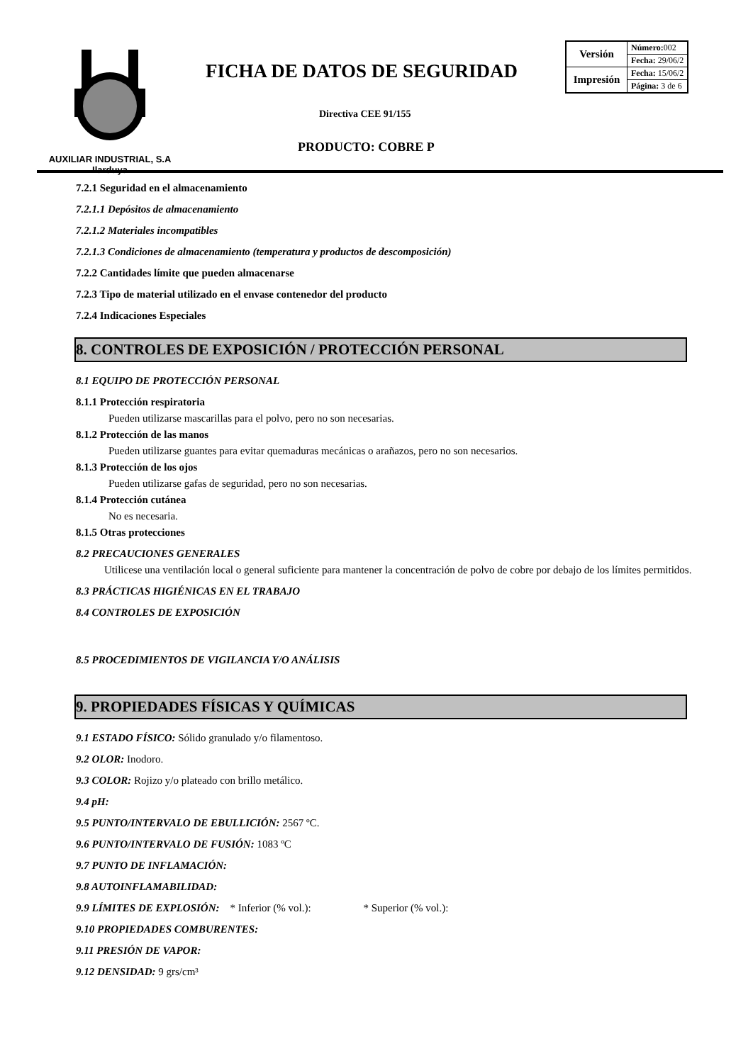AUXILIAR INDUSTRIAL, S.A
Ilarduya
FICHA DE DATOS DE SEGURIDAD
| Versión | Número: 002 |
| | Fecha: 29/06/2 |
| Impresión | Fecha: 15/06/2 |
| | Página: 3 de 6 |
Directiva CEE 91/155
PRODUCTO: COBRE P
7.2.1 Seguridad en el almacenamiento
7.2.1.1 Depósitos de almacenamiento
7.2.1.2 Materiales incompatibles
7.2.1.3 Condiciones de almacenamiento (temperatura y productos de descomposición)
7.2.2 Cantidades límite que pueden almacenarse
7.2.3 Tipo de material utilizado en el envase contenedor del producto
7.2.4 Indicaciones Especiales
8. CONTROLES DE EXPOSICIÓN / PROTECCIÓN PERSONAL
8.1 EQUIPO DE PROTECCIÓN PERSONAL
8.1.1 Protección respiratoria
Pueden utilizarse mascarillas para el polvo, pero no son necesarias.
8.1.2 Protección de las manos
Pueden utilizarse guantes para evitar quemaduras mecánicas o arañazos, pero no son necesarios.
8.1.3 Protección de los ojos
Pueden utilizarse gafas de seguridad, pero no son necesarias.
8.1.4 Protección cutánea
No es necesaria.
8.1.5 Otras protecciones
8.2 PRECAUCIONES GENERALES
Utilicese una ventilación local o general suficiente para mantener la concentración de polvo de cobre por debajo de los límites permitidos.
8.3 PRÁCTICAS HIGIÉNICAS EN EL TRABAJO
8.4 CONTROLES DE EXPOSICIÓN
8.5 PROCEDIMIENTOS DE VIGILANCIA Y/O ANÁLISIS
9. PROPIEDADES FÍSICAS Y QUÍMICAS
9.1 ESTADO FÍSICO: Sólido granulado y/o filamentoso.
9.2 OLOR: Inodoro.
9.3 COLOR: Rojizo y/o plateado con brillo metálico.
9.4 pH:
9.5 PUNTO/INTERVALO DE EBULLICIÓN: 2567 ºC.
9.6 PUNTO/INTERVALO DE FUSIÓN: 1083 ºC
9.7 PUNTO DE INFLAMACIÓN:
9.8 AUTOINFLAMABILIDAD:
9.9 LÍMITES DE EXPLOSIÓN: * Inferior (% vol.): * Superior (% vol.):
9.10 PROPIEDADES COMBURENTES:
9.11 PRESIÓN DE VAPOR:
9.12 DENSIDAD: 9 grs/cm³